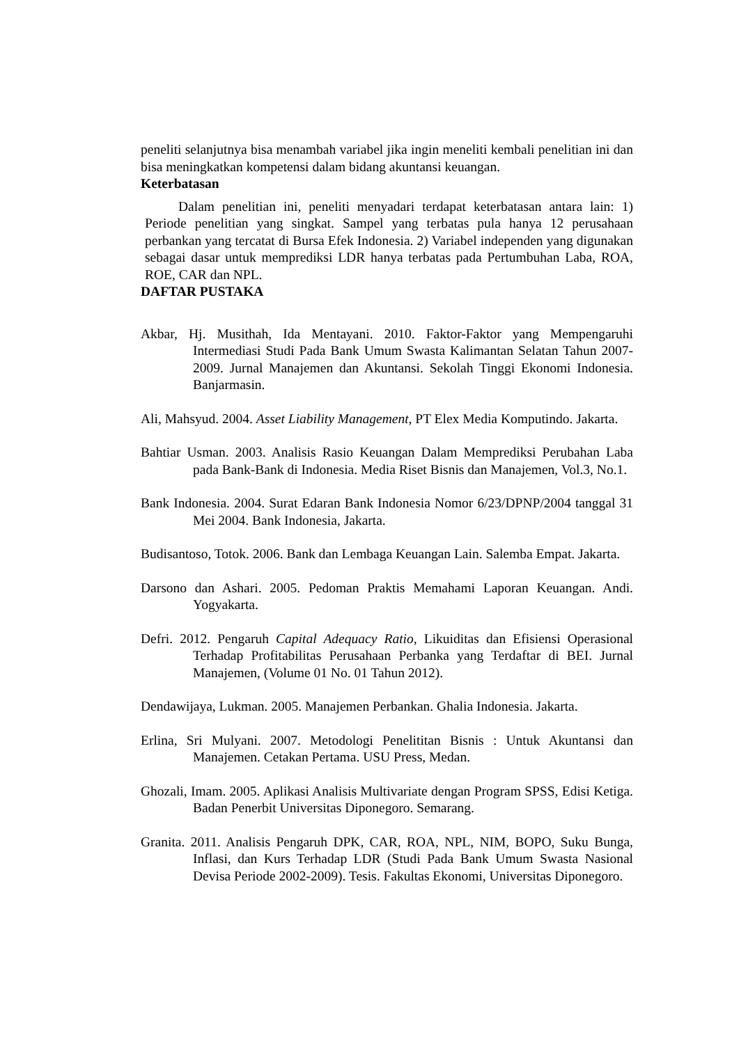peneliti selanjutnya bisa menambah variabel jika ingin meneliti kembali penelitian ini dan bisa meningkatkan kompetensi dalam bidang akuntansi keuangan.
Keterbatasan
Dalam penelitian ini, peneliti menyadari terdapat keterbatasan antara lain: 1) Periode penelitian yang singkat. Sampel yang terbatas pula hanya 12 perusahaan perbankan yang tercatat di Bursa Efek Indonesia. 2) Variabel independen yang digunakan sebagai dasar untuk memprediksi LDR hanya terbatas pada Pertumbuhan Laba, ROA, ROE, CAR dan NPL.
DAFTAR PUSTAKA
Akbar, Hj. Musithah, Ida Mentayani. 2010. Faktor-Faktor yang Mempengaruhi Intermediasi Studi Pada Bank Umum Swasta Kalimantan Selatan Tahun 2007-2009. Jurnal Manajemen dan Akuntansi. Sekolah Tinggi Ekonomi Indonesia. Banjarmasin.
Ali, Mahsyud. 2004. Asset Liability Management, PT Elex Media Komputindo. Jakarta.
Bahtiar Usman. 2003. Analisis Rasio Keuangan Dalam Memprediksi Perubahan Laba pada Bank-Bank di Indonesia. Media Riset Bisnis dan Manajemen, Vol.3, No.1.
Bank Indonesia. 2004. Surat Edaran Bank Indonesia Nomor 6/23/DPNP/2004 tanggal 31 Mei 2004. Bank Indonesia, Jakarta.
Budisantoso, Totok. 2006. Bank dan Lembaga Keuangan Lain. Salemba Empat. Jakarta.
Darsono dan Ashari. 2005. Pedoman Praktis Memahami Laporan Keuangan. Andi. Yogyakarta.
Defri. 2012. Pengaruh Capital Adequacy Ratio, Likuiditas dan Efisiensi Operasional Terhadap Profitabilitas Perusahaan Perbanka yang Terdaftar di BEI. Jurnal Manajemen, (Volume 01 No. 01 Tahun 2012).
Dendawijaya, Lukman. 2005. Manajemen Perbankan. Ghalia Indonesia. Jakarta.
Erlina, Sri Mulyani. 2007. Metodologi Penelititan Bisnis : Untuk Akuntansi dan Manajemen. Cetakan Pertama. USU Press, Medan.
Ghozali, Imam. 2005. Aplikasi Analisis Multivariate dengan Program SPSS, Edisi Ketiga. Badan Penerbit Universitas Diponegoro. Semarang.
Granita. 2011. Analisis Pengaruh DPK, CAR, ROA, NPL, NIM, BOPO, Suku Bunga, Inflasi, dan Kurs Terhadap LDR (Studi Pada Bank Umum Swasta Nasional Devisa Periode 2002-2009). Tesis. Fakultas Ekonomi, Universitas Diponegoro.